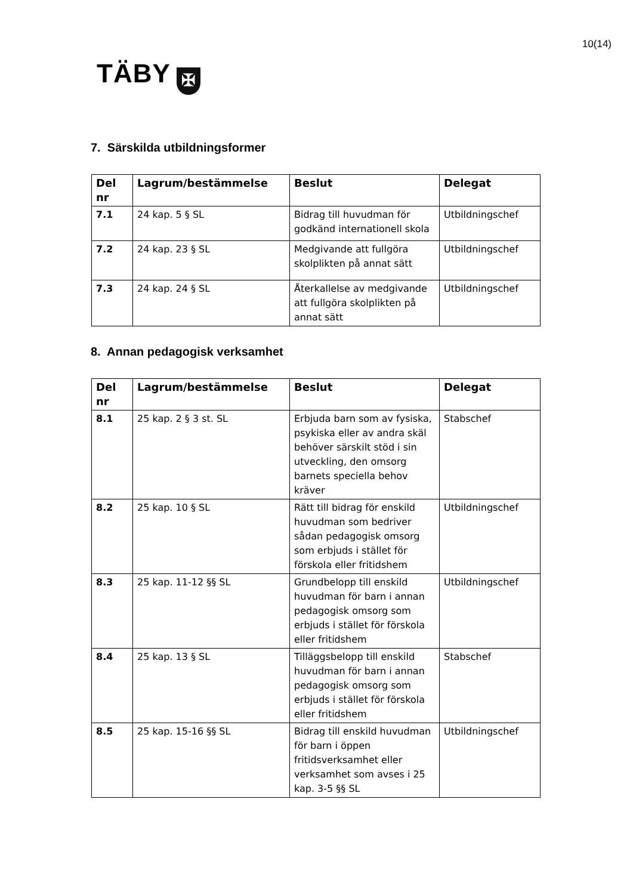10(14)
TÄBY ✠
7. Särskilda utbildningsformer
| Del nr | Lagrum/bestämmelse | Beslut | Delegat |
| --- | --- | --- | --- |
| 7.1 | 24 kap. 5 § SL | Bidrag till huvudman för godkänd internationell skola | Utbildningschef |
| 7.2 | 24 kap. 23 § SL | Medgivande att fullgöra skolplikten på annat sätt | Utbildningschef |
| 7.3 | 24 kap. 24 § SL | Återkallelse av medgivande att fullgöra skolplikten på annat sätt | Utbildningschef |
8. Annan pedagogisk verksamhet
| Del nr | Lagrum/bestämmelse | Beslut | Delegat |
| --- | --- | --- | --- |
| 8.1 | 25 kap. 2 § 3 st. SL | Erbjuda barn som av fysiska, psykiska eller av andra skäl behöver särskilt stöd i sin utveckling, den omsorg barnets speciella behov kräver | Stabschef |
| 8.2 | 25 kap. 10 § SL | Rätt till bidrag för enskild huvudman som bedriver sådan pedagogisk omsorg som erbjuds i stället för förskola eller fritidshem | Utbildningschef |
| 8.3 | 25 kap. 11-12 §§ SL | Grundbelopp till enskild huvudman för barn i annan pedagogisk omsorg som erbjuds i stället för förskola eller fritidshem | Utbildningschef |
| 8.4 | 25 kap. 13 § SL | Tilläggsbelopp till enskild huvudman för barn i annan pedagogisk omsorg som erbjuds i stället för förskola eller fritidshem | Stabschef |
| 8.5 | 25 kap. 15-16 §§ SL | Bidrag till enskild huvudman för barn i öppen fritidsverksamhet eller verksamhet som avses i 25 kap. 3-5 §§ SL | Utbildningschef |